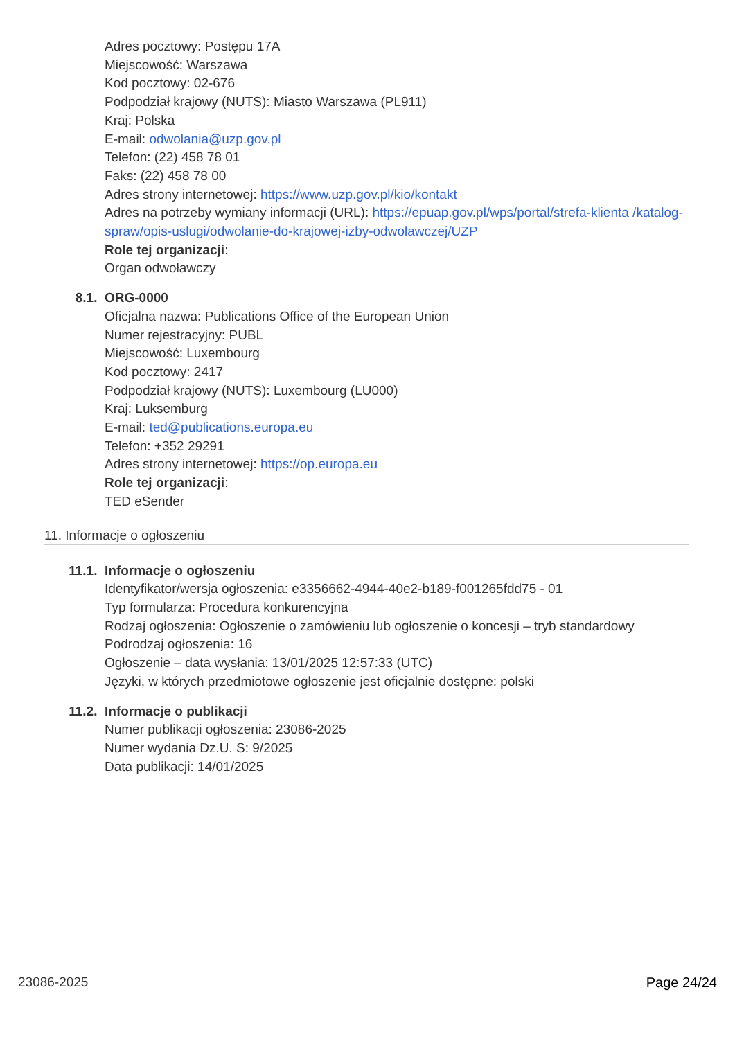Adres pocztowy: Postępu 17A
Miejscowość: Warszawa
Kod pocztowy: 02-676
Podpodział krajowy (NUTS): Miasto Warszawa (PL911)
Kraj: Polska
E-mail: odwolania@uzp.gov.pl
Telefon: (22) 458 78 01
Faks: (22) 458 78 00
Adres strony internetowej: https://www.uzp.gov.pl/kio/kontakt
Adres na potrzeby wymiany informacji (URL): https://epuap.gov.pl/wps/portal/strefa-klienta /katalog-spraw/opis-uslugi/odwolanie-do-krajowej-izby-odwolawczej/UZP
Role tej organizacji:
Organ odwoławczy
8.1. ORG-0000
Oficjalna nazwa: Publications Office of the European Union
Numer rejestracyjny: PUBL
Miejscowość: Luxembourg
Kod pocztowy: 2417
Podpodział krajowy (NUTS): Luxembourg (LU000)
Kraj: Luksemburg
E-mail: ted@publications.europa.eu
Telefon: +352 29291
Adres strony internetowej: https://op.europa.eu
Role tej organizacji:
TED eSender
11. Informacje o ogłoszeniu
11.1. Informacje o ogłoszeniu
Identyfikator/wersja ogłoszenia: e3356662-4944-40e2-b189-f001265fdd75 - 01
Typ formularza: Procedura konkurencyjna
Rodzaj ogłoszenia: Ogłoszenie o zamówieniu lub ogłoszenie o koncesji – tryb standardowy
Podrodzaj ogłoszenia: 16
Ogłoszenie – data wysłania: 13/01/2025 12:57:33 (UTC)
Języki, w których przedmiotowe ogłoszenie jest oficjalnie dostępne: polski
11.2. Informacje o publikacji
Numer publikacji ogłoszenia: 23086-2025
Numer wydania Dz.U. S: 9/2025
Data publikacji: 14/01/2025
23086-2025 Page 24/24